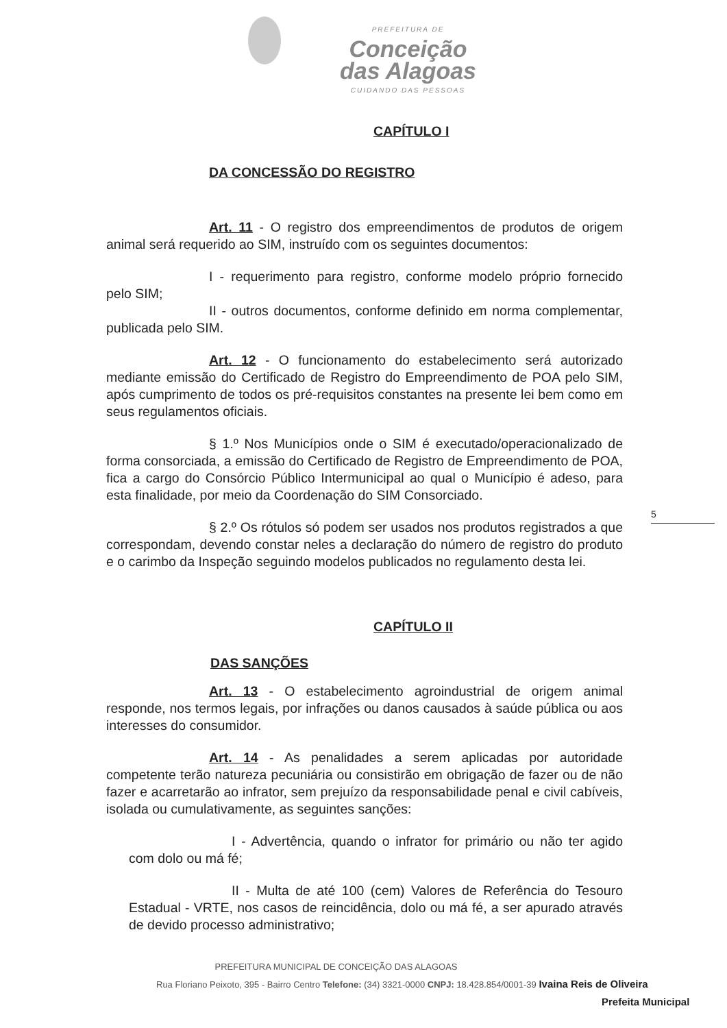PREFEITURA DE
Conceição
das Alagoas
CUIDANDO DAS PESSOAS
CAPÍTULO I
DA CONCESSÃO DO REGISTRO
Art. 11 - O registro dos empreendimentos de produtos de origem animal será requerido ao SIM, instruído com os seguintes documentos:
I - requerimento para registro, conforme modelo próprio fornecido pelo SIM;
II - outros documentos, conforme definido em norma complementar, publicada pelo SIM.
Art. 12 - O funcionamento do estabelecimento será autorizado mediante emissão do Certificado de Registro do Empreendimento de POA pelo SIM, após cumprimento de todos os pré-requisitos constantes na presente lei bem como em seus regulamentos oficiais.
§ 1.º Nos Municípios onde o SIM é executado/operacionalizado de forma consorciada, a emissão do Certificado de Registro de Empreendimento de POA, fica a cargo do Consórcio Público Intermunicipal ao qual o Município é adeso, para esta finalidade, por meio da Coordenação do SIM Consorciado.
§ 2.º Os rótulos só podem ser usados nos produtos registrados a que correspondam, devendo constar neles a declaração do número de registro do produto e o carimbo da Inspeção seguindo modelos publicados no regulamento desta lei.
CAPÍTULO II
DAS SANÇÕES
Art. 13 - O estabelecimento agroindustrial de origem animal responde, nos termos legais, por infrações ou danos causados à saúde pública ou aos interesses do consumidor.
Art. 14 - As penalidades a serem aplicadas por autoridade competente terão natureza pecuniária ou consistirão em obrigação de fazer ou de não fazer e acarretarão ao infrator, sem prejuízo da responsabilidade penal e civil cabíveis, isolada ou cumulativamente, as seguintes sanções:
I - Advertência, quando o infrator for primário ou não ter agido com dolo ou má fé;
II - Multa de até 100 (cem) Valores de Referência do Tesouro Estadual - VRTE, nos casos de reincidência, dolo ou má fé, a ser apurado através de devido processo administrativo;
5
PREFEITURA MUNICIPAL DE CONCEIÇÃO DAS ALAGOAS
Rua Floriano Peixoto, 395 - Bairro Centro Telefone: (34) 3321-0000 CNPJ: 18.428.854/0001-39 Ivaina Reis de Oliveira
Prefeita Municipal